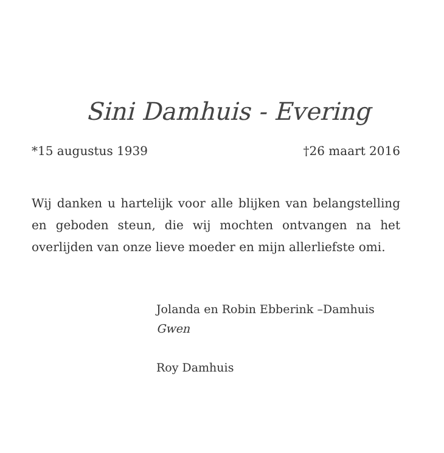Sini Damhuis - Evering
*15 augustus 1939 †26 maart 2016
Wij danken u hartelijk voor alle blijken van belangstelling en geboden steun, die wij mochten ontvangen na het overlijden van onze lieve moeder en mijn allerliefste omi.
Jolanda en Robin Ebberink –Damhuis
Gwen
Roy Damhuis